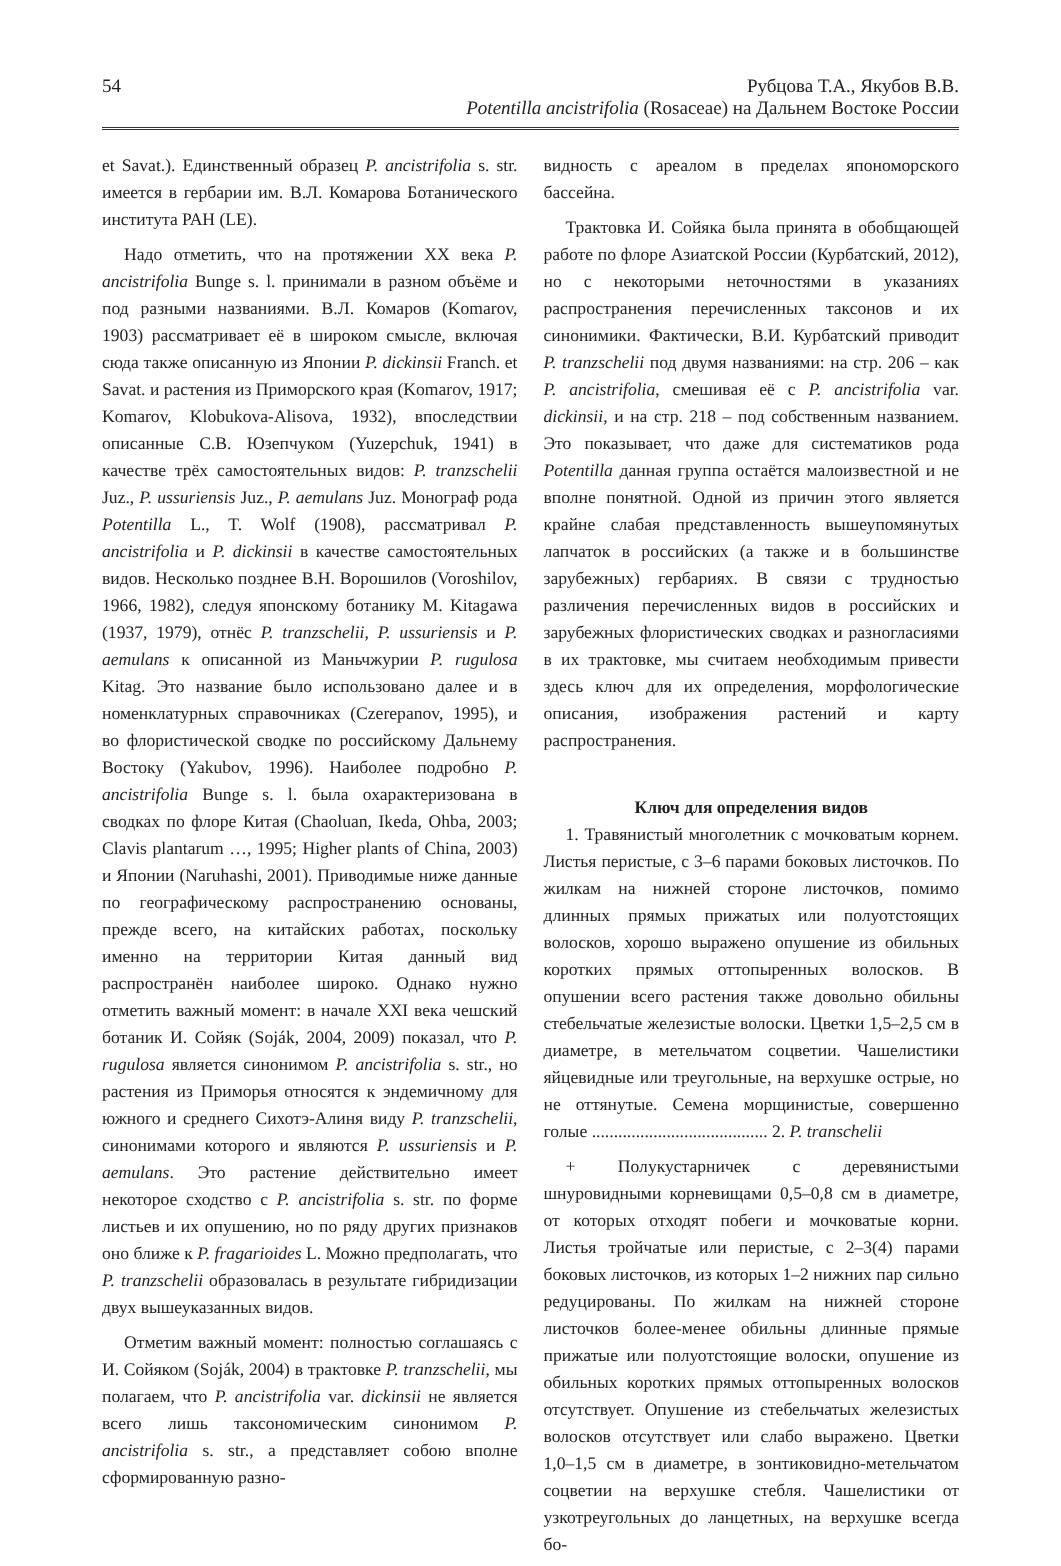54 Рубцова Т.А., Якубов В.В.
Potentilla ancistrifolia (Rosaceae) на Дальнем Востоке России
et Savat.). Единственный образец P. ancistrifolia s. str. имеется в гербарии им. В.Л. Комарова Ботанического института РАН (LE).
Надо отметить, что на протяжении XX века P. ancistrifolia Bunge s. l. принимали в разном объёме и под разными названиями. В.Л. Комаров (Komarov, 1903) рассматривает её в широком смысле, включая сюда также описанную из Японии P. dickinsii Franch. et Savat. и растения из Приморского края (Komarov, 1917; Komarov, Klobukova-Alisova, 1932), впоследствии описанные С.В. Юзепчуком (Yuzepchuk, 1941) в качестве трёх самостоятельных видов: P. tranzschelii Juz., P. ussuriensis Juz., P. aemulans Juz. Монограф рода Potentilla L., T. Wolf (1908), рассматривал P. ancistrifolia и P. dickinsii в качестве самостоятельных видов. Несколько позднее В.Н. Ворошилов (Voroshilov, 1966, 1982), следуя японскому ботанику M. Kitagawa (1937, 1979), отнёс P. tranzschelii, P. ussuriensis и P. aemulans к описанной из Маньчжурии P. rugulosa Kitag. Это название было использовано далее и в номенклатурных справочниках (Czerepanov, 1995), и во флористической сводке по российскому Дальнему Востоку (Yakubov, 1996). Наиболее подробно P. ancistrifolia Bunge s. l. была охарактеризована в сводках по флоре Китая (Chaoluan, Ikeda, Ohba, 2003; Clavis plantarum …, 1995; Higher plants of China, 2003) и Японии (Naruhashi, 2001). Приводимые ниже данные по географическому распространению основаны, прежде всего, на китайских работах, поскольку именно на территории Китая данный вид распространён наиболее широко. Однако нужно отметить важный момент: в начале XXI века чешский ботаник И. Сойяк (Soják, 2004, 2009) показал, что P. rugulosa является синонимом P. ancistrifolia s. str., но растения из Приморья относятся к эндемичному для южного и среднего Сихотэ-Алиня виду P. tranzschelii, синонимами которого и являются P. ussuriensis и P. aemulans. Это растение действительно имеет некоторое сходство с P. ancistrifolia s. str. по форме листьев и их опушению, но по ряду других признаков оно ближе к P. fragarioides L. Можно предполагать, что P. tranzschelii образовалась в результате гибридизации двух вышеуказанных видов.
Отметим важный момент: полностью соглашаясь с И. Сойяком (Soják, 2004) в трактовке P. tranzschelii, мы полагаем, что P. ancistrifolia var. dickinsii не является всего лишь таксономическим синонимом P. ancistrifolia s. str., а представляет собою вполне сформированную разно-
видность с ареалом в пределах япономорского бассейна.
Трактовка И. Сойяка была принята в обобщающей работе по флоре Азиатской России (Курбатский, 2012), но с некоторыми неточностями в указаниях распространения перечисленных таксонов и их синонимики. Фактически, В.И. Курбатский приводит P. tranzschelii под двумя названиями: на стр. 206 – как P. ancistrifolia, смешивая её с P. ancistrifolia var. dickinsii, и на стр. 218 – под собственным названием. Это показывает, что даже для систематиков рода Potentilla данная группа остаётся малоизвестной и не вполне понятной. Одной из причин этого является крайне слабая представленность вышеупомянутых лапчаток в российских (а также и в большинстве зарубежных) гербариях. В связи с трудностью различения перечисленных видов в российских и зарубежных флористических сводках и разногласиями в их трактовке, мы считаем необходимым привести здесь ключ для их определения, морфологические описания, изображения растений и карту распространения.
Ключ для определения видов
1. Травянистый многолетник с мочковатым корнем. Листья перистые, с 3–6 парами боковых листочков. По жилкам на нижней стороне листочков, помимо длинных прямых прижатых или полуотстоящих волосков, хорошо выражено опушение из обильных коротких прямых оттопыренных волосков. В опушении всего растения также довольно обильны стебельчатые железистые волоски. Цветки 1,5–2,5 см в диаметре, в метельчатом соцветии. Чашелистики яйцевидные или треугольные, на верхушке острые, но не оттянутые. Семена морщинистые, совершенно голые ........................................ 2. P. transchelii
+ Полукустарничек с деревянистыми шнуровидными корневищами 0,5–0,8 см в диаметре, от которых отходят побеги и мочковатые корни. Листья тройчатые или перистые, с 2–3(4) парами боковых листочков, из которых 1–2 нижних пар сильно редуцированы. По жилкам на нижней стороне листочков более-менее обильны длинные прямые прижатые или полуотстоящие волоски, опушение из обильных коротких прямых оттопыренных волосков отсутствует. Опушение из стебельчатых железистых волосков отсутствует или слабо выражено. Цветки 1,0–1,5 см в диаметре, в зонтиковидно-метельчатом соцветии на верхушке стебля. Чашелистики от узкотреугольных до ланцетных, на верхушке всегда бо-